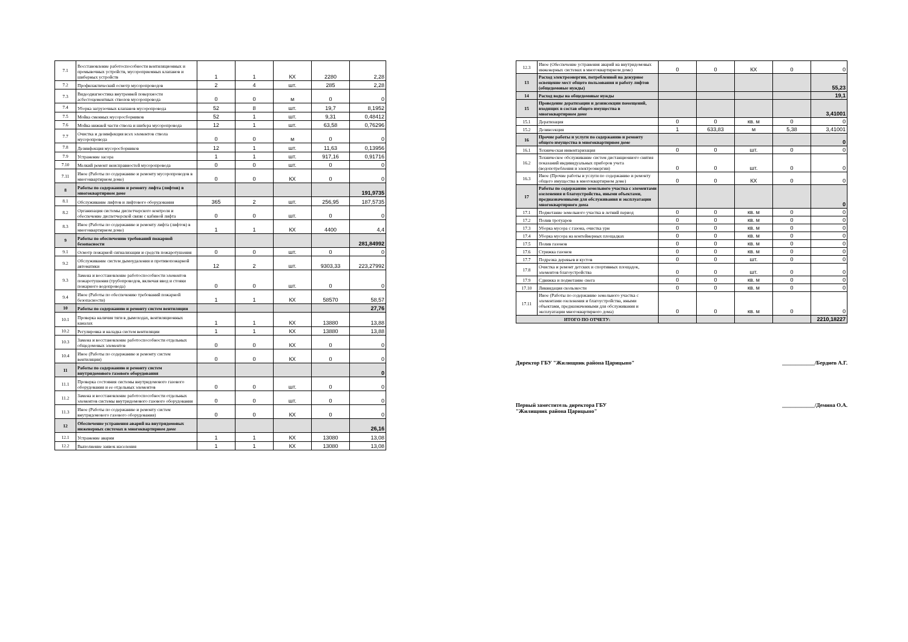| 7.1 | Восстановление работоспособности вентиляционных и промывочных устройств, мусороприемных клапанов и шиберных устройств | 1 | 1 | КХ | 2280 | 2,28 |
| 7.2 | Профилактический осмотр мусоропроводов | 2 | 4 | шт. | 285 | 2,28 |
| 7.3 | Видеодиагностика внутренней поверхности асбестоцементных стволов мусоропровода | 0 | 0 | м | 0 | 0 |
| 7.4 | Уборка загрузочных клапанов мусоропровода | 52 | 8 | шт. | 19,7 | 8,1952 |
| 7.5 | Мойка сменных мусоросборников | 52 | 1 | шт. | 9,31 | 0,48412 |
| 7.6 | Мойка нижней части ствола и шибера мусоропровода | 12 | 1 | шт. | 63,58 | 0,76296 |
| 7.7 | Очистка и дезинфекция всех элементов ствола мусоропровода | 0 | 0 | м | 0 | 0 |
| 7.8 | Дезинфекция мусоросборников | 12 | 1 | шт. | 11,63 | 0,13956 |
| 7.9 | Устранение засора | 1 | 1 | шт. | 917,16 | 0,91716 |
| 7.10 | Мелкий ремонт неисправностей мусоропровода | 0 | 0 | шт. | 0 | 0 |
| 7.11 | Иное (Работы по содержанию и ремонту мусоропроводов в многоквартирном доме) | 0 | 0 | КХ | 0 | 0 |
| 8 | Работы по содержанию и ремонту лифта (лифтов) в многоквартирном доме | | | | | 191,9735 |
| 8.1 | Обслуживание лифтов и лифтового оборудования | 365 | 2 | шт. | 256,95 | 187,5735 |
| 8.2 | Организация системы диспетчерского контроля и обеспечение диспетчерской связи с кабиной лифта | 0 | 0 | шт. | 0 | 0 |
| 8.3 | Иное (Работы по содержанию и ремонту лифта (лифтов) в многоквартирном доме) | 1 | 1 | КХ | 4400 | 4,4 |
| 9 | Работы по обеспечению требований пожарной безопасности | | | | | 281,84992 |
| 9.1 | Осмотр пожарной сигнализации и средств пожаротушения | 0 | 0 | шт. | 0 | 0 |
| 9.2 | Обслуживание систем дымоудаления и противопожарной автоматики | 12 | 2 | шт. | 9303,33 | 223,27992 |
| 9.3 | Замена и восстановление работоспособности элементов пожаротушения (трубопроводов, включая ввод и стояки пожарного водопровода) | 0 | 0 | шт. | 0 | 0 |
| 9.4 | Иное (Работы по обеспечению требований пожарной безопасности) | 1 | 1 | КХ | 58570 | 58,57 |
| 10 | Работы по содержанию и ремонту систем вентиляции | | | | | 27,76 |
| 10.1 | Проверка наличия тяги в дымоходах, вентиляционных каналах | 1 | 1 | КХ | 13880 | 13,88 |
| 10.2 | Регулировка и наладка систем вентиляции | 1 | 1 | КХ | 13880 | 13,88 |
| 10.3 | Замена и восстановление работоспособности отдельных общедомовых элементов | 0 | 0 | КХ | 0 | 0 |
| 10.4 | Иное (Работы по содержанию и ремонту систем вентиляции) | 0 | 0 | КХ | 0 | 0 |
| 11 | Работы по содержанию и ремонту систем внутридомового газового оборудования | | | | | 0 |
| 11.1 | Проверка состояния системы внутридомового газового оборудования и ее отдельных элементов | 0 | 0 | шт. | 0 | 0 |
| 11.2 | Замена и восстановление работоспособности отдельных элементов системы внутридомового газового оборудования | 0 | 0 | шт. | 0 | 0 |
| 11.3 | Иное (Работы по содержанию и ремонту систем внутридомового газового оборудования) | 0 | 0 | КХ | 0 | 0 |
| 12 | Обеспечение устранения аварий на внутридомовых инженерных системах в многоквартирном доме | | | | | 26,16 |
| 12.1 | Устранение аварии | 1 | 1 | КХ | 13080 | 13,08 |
| 12.2 | Выполнение заявок населения | 1 | 1 | КХ | 13080 | 13,08 |
| 12.3 | Иное (Обеспечение устранения аварий на внутридомовых инженерных системах в многоквартирном доме) | 0 | 0 | КХ | 0 | 0 |
| 13 | Расход электроэнергии, потребленной на дежурное освещение мест общего пользования и работу лифтов (общедомовые нужды) | | | | | 55,23 |
| 14 | Расход воды на общедомовые нужды | | | | | 19,1 |
| 15 | Проведение дератизации и дезинсекции помещений, входящих в состав общего имущества в многоквартирном доме | | | | | 3,41001 |
| 15.1 | Дератизация | 0 | 0 | кв. м | 0 | 0 |
| 15.2 | Дезинсекция | 1 | 633,83 | м | 5,38 | 3,41001 |
| 16 | Прочие работы и услуги по содержанию и ремонту общего имущества в многоквартирном доме | | | | | 0 |
| 16.1 | Техническая инвентаризация | 0 | 0 | шт. | 0 | 0 |
| 16.2 | Техническое обслуживание систем дистанционного снятия показаний индивидуальных приборов учета (водопотребления и электроэнергии) | 0 | 0 | шт. | 0 | 0 |
| 16.3 | Иное (Прочие работы и услуги по содержанию и ремонту общего имущества в многоквартирном доме) | 0 | 0 | КХ | 0 | 0 |
| 17 | Работы по содержанию земельного участка с элементами озеленения и благоустройства, иными объектами, предназначенными для обслуживания и эксплуатации многоквартирного дома | | | | | 0 |
| 17.1 | Подметание земельного участка в летний период | 0 | 0 | кв. м | 0 | 0 |
| 17.2 | Полив тротуаров | 0 | 0 | кв. м | 0 | 0 |
| 17.3 | Уборка мусора с газона, очистка урн | 0 | 0 | кв. м | 0 | 0 |
| 17.4 | Уборка мусора на контейнерных площадках | 0 | 0 | кв. м | 0 | 0 |
| 17.5 | Полив газонов | 0 | 0 | кв. м | 0 | 0 |
| 17.6 | Стрижка газонов | 0 | 0 | кв. м | 0 | 0 |
| 17.7 | Подрезка деревьев и кустов | 0 | 0 | шт. | 0 | 0 |
| 17.8 | Очистка и ремонт детских и спортивных площадок, элементов благоустройства | 0 | 0 | шт. | 0 | 0 |
| 17.9 | Сдвижка и подметание снега | 0 | 0 | кв. м | 0 | 0 |
| 17.10 | Ликвидация скользкости | 0 | 0 | кв. м | 0 | 0 |
| 17.11 | Иное (Работы по содержанию земельного участка с элементами озеленения и благоустройства, иными объектами, предназначенными для обслуживания и эксплуатации многоквартирного дома) | 0 | 0 | кв. м | 0 | 0 |
| ИТОГО ПО ОТЧЕТУ: | | | | | | 2210,18227 |
Директор ГБУ "Жилищник района Царицыно" ____________/Бердиев А.Г.
Первый заместитель директора ГБУ
"Жилищник района Царицыно" ____________/Демина О.А.